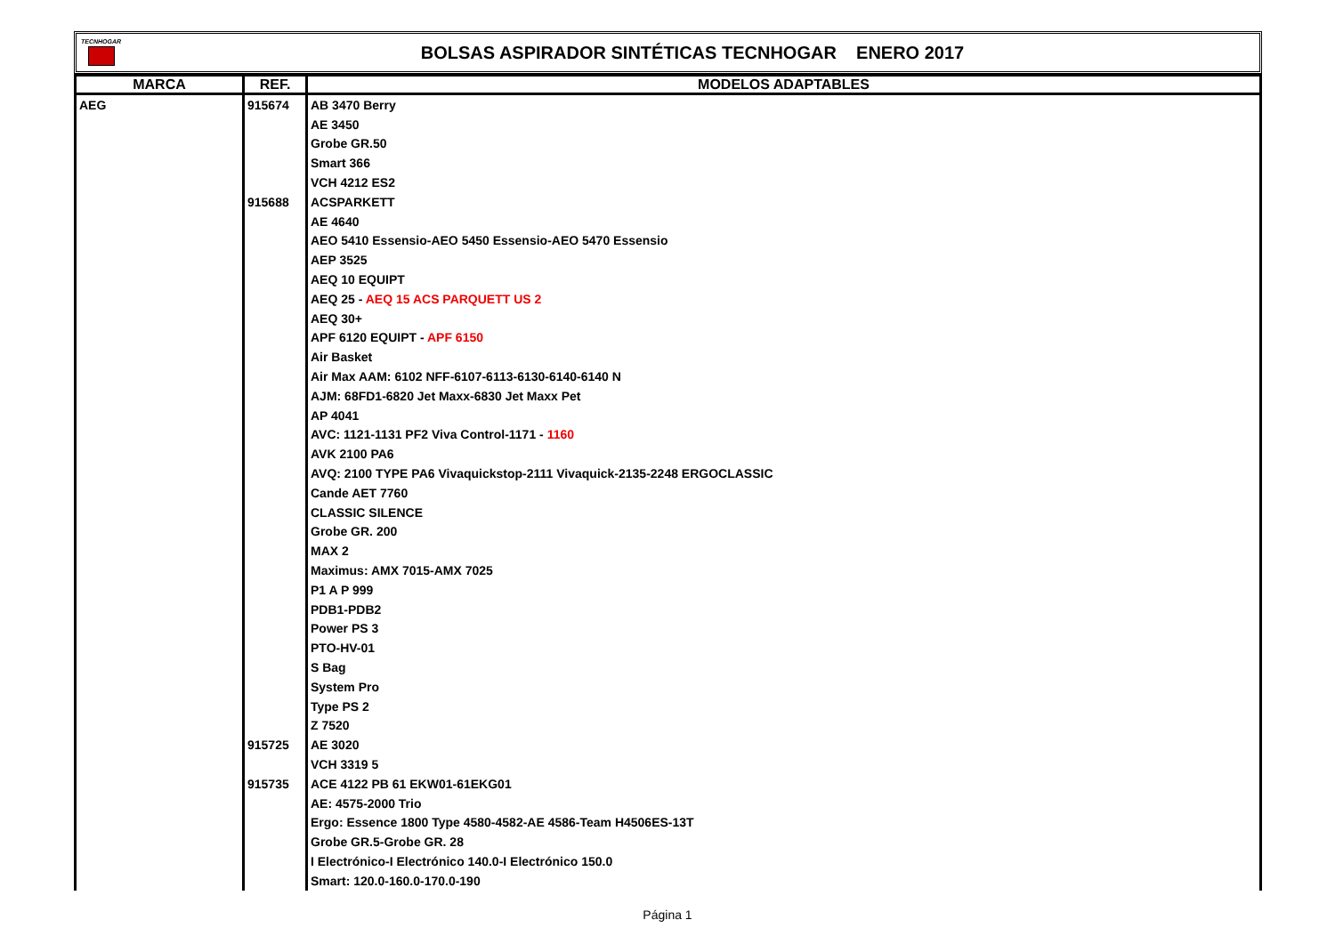TECNHOGAR
BOLSAS ASPIRADOR SINTÉTICAS TECNHOGAR ENERO 2017
| MARCA | REF. | MODELOS ADAPTABLES |
| --- | --- | --- |
| AEG | 915674 | AB 3470 Berry |
| | | AE 3450 |
| | | Grobe GR.50 |
| | | Smart 366 |
| | | VCH 4212 ES2 |
| | 915688 | ACSPARKETT |
| | | AE 4640 |
| | | AEO 5410 Essensio-AEO 5450 Essensio-AEO 5470 Essensio |
| | | AEP 3525 |
| | | AEQ 10 EQUIPT |
| | | AEQ 25 - AEQ 15 ACS PARQUETT US 2 |
| | | AEQ 30+ |
| | | APF 6120 EQUIPT - APF 6150 |
| | | Air Basket |
| | | Air Max AAM: 6102 NFF-6107-6113-6130-6140-6140 N |
| | | AJM: 68FD1-6820 Jet Maxx-6830 Jet Maxx Pet |
| | | AP 4041 |
| | | AVC: 1121-1131 PF2 Viva Control-1171 - 1160 |
| | | AVK 2100 PA6 |
| | | AVQ: 2100 TYPE PA6 Vivaquickstop-2111 Vivaquick-2135-2248 ERGOCLASSIC |
| | | Cande AET 7760 |
| | | CLASSIC SILENCE |
| | | Grobe GR. 200 |
| | | MAX 2 |
| | | Maximus: AMX 7015-AMX 7025 |
| | | P1 A P 999 |
| | | PDB1-PDB2 |
| | | Power PS 3 |
| | | PTO-HV-01 |
| | | S Bag |
| | | System Pro |
| | | Type PS 2 |
| | | Z 7520 |
| | 915725 | AE 3020 |
| | | VCH 3319 5 |
| | 915735 | ACE 4122 PB 61 EKW01-61EKG01 |
| | | AE: 4575-2000 Trio |
| | | Ergo: Essence 1800 Type 4580-4582-AE 4586-Team H4506ES-13T |
| | | Grobe GR.5-Grobe GR. 28 |
| | | I Electrónico-I Electrónico 140.0-I Electrónico 150.0 |
| | | Smart: 120.0-160.0-170.0-190 |
Página 1